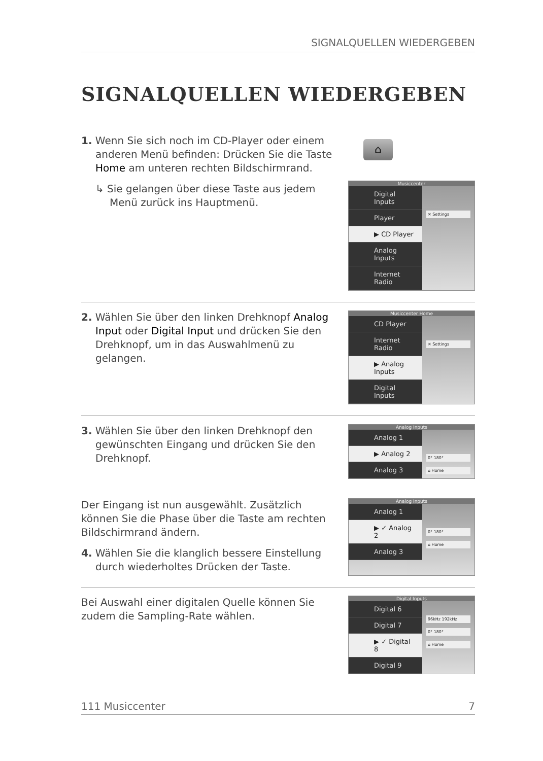SIGNALQUELLEN WIEDERGEBEN
SIGNALQUELLEN WIEDERGEBEN
1. Wenn Sie sich noch im CD-Player oder einem anderen Menü befinden: Drücken Sie die Taste Home am unteren rechten Bildschirmrand.
↳ Sie gelangen über diese Taste aus jedem Menü zurück ins Hauptmenü.
⌂
Musiccenter
Digital Inputs
Player
▶ CD Player
Analog Inputs
Internet Radio
✕ Settings
2. Wählen Sie über den linken Drehknopf Analog Input oder Digital Input und drücken Sie den Drehknopf, um in das Auswahlmenü zu gelangen.
Musiccenter Home
CD Player
Internet Radio
▶ Analog Inputs
Digital Inputs
✕ Settings
3. Wählen Sie über den linken Drehknopf den gewünschten Eingang und drücken Sie den Drehknopf.
Analog Inputs
Analog 1
▶ Analog 2
Analog 3
0° 180°
⌂ Home
Der Eingang ist nun ausgewählt. Zusätzlich können Sie die Phase über die Taste am rechten Bildschirmrand ändern.
4. Wählen Sie die klanglich bessere Einstellung durch wiederholtes Drücken der Taste.
Analog Inputs
Analog 1
▶ ✓ Analog 2
Analog 3
0° 180°
⌂ Home
Bei Auswahl einer digitalen Quelle können Sie zudem die Sampling-Rate wählen.
Digital Inputs
Digital 6
Digital 7
▶ ✓ Digital 8
Digital 9
96kHz 192kHz
0° 180°
⌂ Home
111 Musiccenter 7